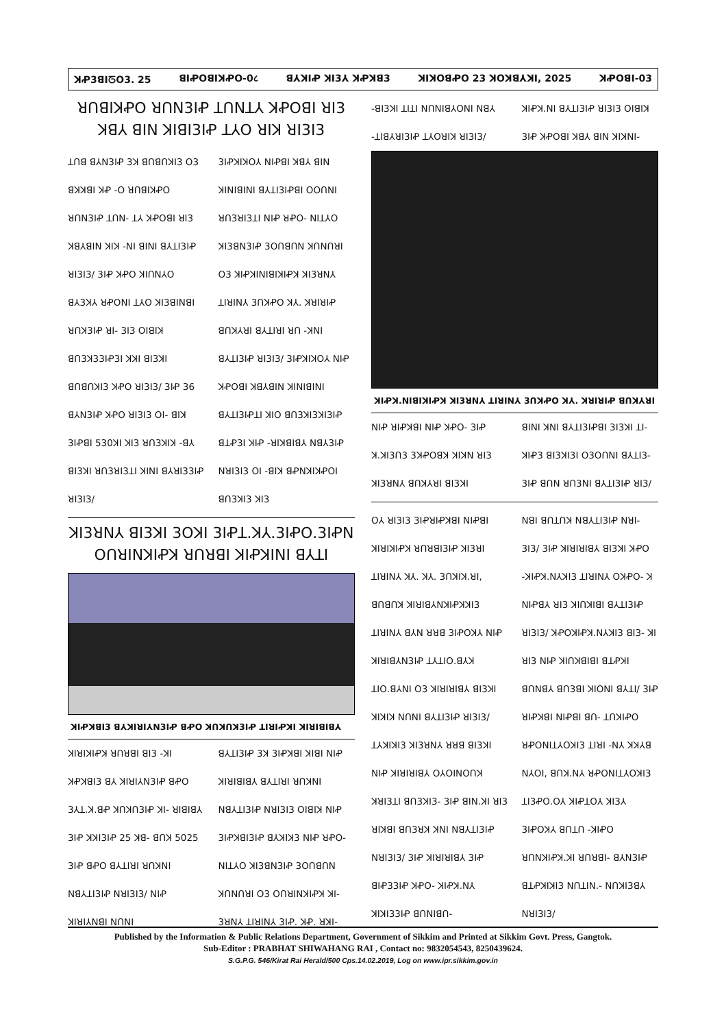ꓘꝒ3ꓭIᘔꓳ3. 25 ꓭIꝒꓳꓭIꓘꝒꓳ-0८ ꓭ⅄ꓘIꝒ ꓘI3⅄ ꓘꝒꓘꓭ3 ꓘIꓘꓳꓭꝒꓳ 23 ꓘꓳꓘꓭ⅄ꓘI, 2025 ꓘꝒꓳꓭI-03
ꓤꓵꓭIꓘꝒꓳ ꓤꓵꓠ3IꝒ ꓕꓵꓠꓕ⅄ ꓘꝒꓳꓭI ꓤI3
ꓘꓭ⅄ ꓭIꓠ ꓘIꓭI3IꝒ ꓕ⅄ꓳ ꓤIꓘ ꓤI3I3
ꓕꓵꓭ ꓭ⅄ꓠ3IꝒ 3ꓘ ꓭꓵꓭꓵꓘI3 ꓳ3 ꓭꓘꓘꓭI ꓘꝒ -ꓳ ꓤꓵꓭIꓘꝒꓳ ꓤꓵꓠ3IꝒ ꓕꓵꓠ- ꓕ⅄ ꓘꝒꓳꓭI ꓤI3 ꓘꓭ⅄ꓭIꓠ ꓘIꓘ -ꓠI ꓭIꓠI ꓭ⅄ꓕI3IꝒ ꓤI3I3/ 3IꝒ ꓘꝒꓳ ꓘIꓵꓠ⅄ꓳ ꓭ⅄3ꓘ⅄ ꓤꝒꓳꓠI ꓕ⅄ꓳ ꓘI3ꓭIꓠꓭI ꓤꓵꓘ3IꝒ ꓤI- 3I3 ꓳIꓭIꓘ ꓭꓵ3ꓘ33IꝒ3I ꓘꓘI ꓭI3ꓘI ꓭꓵꓭꓵꓘI3 ꓘꝒꓳ ꓤI3I3/ 3IꝒ 36 ꓭ⅄ꓠ3IꝒ ꓘꝒꓳ ꓤI3I3 ꓳI- ꓭIꓘ 3IꝒꓭI 530ꓘI ꓘI3 ꓤꓵ3ꓘIꓘ -ꓭ⅄ ꓭI3ꓘI ꓤꓵ3ꓤI3ꓕI ꓘIꓠI ꓭ⅄ꓤI33IꝒ ꓤI3I3/
3IꝒꓘIꓘꓳ⅄ ꓠIꝒꓭI ꓘꓭ⅄ ꓭIꓠ ꓘIꓠIꓭIꓠI ꓭ⅄ꓕI3IꝒꓭI ꓳꓳꓵꓠI ꓤꓵ3ꓤI3ꓕI ꓠIꝒ ꓤꝒꓳ- ꓠIꓕ⅄ꓳ ꓘI3ꓭꓠ3IꝒ 3ꓳꓵꓭꓵꓠ ꓘꓵꓠꓵꓤI ꓳ3 ꓘIꝒꓘIꓠIꓭIꓘIꝒꓘ ꓘI3ꓤꓠ⅄ ꓕIꓤIꓠ⅄ 3ꓵꓘꝒꓳ ꓘ⅄. ꓘꓤIꓤIꝒ ꓭꓵꓘ⅄ꓤI ꓭ⅄ꓕIꓤI ꓤꓵ -ꓘꓠI ꓭ⅄ꓕI3IꝒ ꓤI3I3/ 3IꝒꓘIꓘꓳ⅄ ꓠIꝒ ꓘꝒꓳꓭI ꓘꓭ⅄ꓭIꓠ ꓘIꓠIꓭIꓠI ꓭ⅄ꓕI3IꝒꓕI ꓘIꓳ ꓭꓵ3ꓘI3ꓘI3IꝒ ꓭꓕꝒ3I ꓘIꝒ -ꓤIꓘꓭIꓭ⅄ ꓠꓭ⅄3IꝒ ꓠꓤI3I3 ꓳI -ꓭIꓘ ꓭꝒꓠꓘIꓘꝒꓳI ꓭꓵ3ꓘI3 ꓘI3
ꓘI3ꓤꓠ⅄ ꓭI3ꓘI 3ꓳꓘI 3IꝒꓕ.ꓘ⅄.3IꝒꓳ.3IꝒꓠ
ꓳꓵꓤIꓠꓘIꝒꓘ ꓤꓵꓤꓭI ꓘIꝒꓘIꓠI ꓭ⅄ꓕI
ꓘIꝒꓘꓭI3 ꓭ⅄ꓘIꓤI⅄ꓠ3IꝒ ꓭꝒꓳ ꓘꓵꓘꓵꓘ3IꝒ ꓕIꓤIꝒꓘI ꓘIꓤIꓭIꓭ⅄
ꓘIꓤIꓘIꝒꓘ ꓤꓵꓤꓭI ꓭI3 -ꓘI ꓘꝒꓘꓭI3 ꓭ⅄ ꓘIꓤI⅄ꓠ3IꝒ ꓭꝒꓳ 3⅄ꓕ.ꓘ.ꓭꝒ ꓘꓵꓘꓵ3IꝒ ꓘI- ꓤIꓭIꓭ⅄ 3IꝒ ꓘꓘI3IꝒ 25 ꓘꓭ- ꓭꓵꓘ 5025 3IꝒ ꓭꝒꓳ ꓭ⅄ꓕIꓤI ꓤꓵꓘꓠI ꓠꓭ⅄ꓕI3IꝒ ꓠꓤI3I3/ ꓠIꝒ ꓘIꓤI⅄ꓠꓭI ꓠꓵꓠI
ꓭ⅄ꓕI3IꝒ 3ꓘ 3IꝒꓘꓭI ꓘIꓭI ꓠIꝒ ꓘIꓤIꓭIꓭ⅄ ꓭ⅄ꓕIꓤI ꓤꓵꓘꓠI ꓠꓭ⅄ꓕI3IꝒ ꓠꓤI3I3 ꓳIꓭIꓘ ꓠIꝒ 3IꝒꓘꓭI3IꝒ ꓭ⅄ꓘIꓘ3 ꓠIꝒ ꓤꝒꓳ- ꓠIꓕ⅄ꓳ ꓘI3ꓭꓠ3IꝒ 3ꓳꓵꓭꓵꓠ ꓘꓵꓠꓵꓤI ꓳ3 ꓳꓵꓤIꓠꓘIꝒꓘ ꓘI- 3ꓤꓠ⅄ ꓕIꓤIꓠ⅄ 3IꝒ. ꓘꝒ. ꓤꓘI-
-ꓭI3ꓘI ꓕIꓕI ꓠꓵꓠIꓭ⅄ꓳꓠI ꓠꓭ⅄ -ꓕIꓭ⅄ꓤI3IꝒ ꓕ⅄ꓳꓤIꓘ ꓤI3I3/
ꓘIꝒꓘ.ꓠI ꓭ⅄ꓕI3IꝒ ꓤI3I3 ꓳIꓭIꓘ 3IꝒ ꓘꝒꓳꓭI ꓘꓭ⅄ ꓭIꓠ ꓘIꓘꓠI-
ꓘIꝒꓘ.ꓠIꓭIꓘIꝒꓘ ꓘI3ꓤꓠ⅄ ꓕIꓤIꓠ⅄ 3ꓵꓘꝒꓳ ꓘ⅄. ꓘꓤIꓤIꝒ ꓭꓵꓘ⅄ꓤI
ꓠIꝒ ꓤIꝒꓘꓭI ꓠIꝒ ꓘꝒꓳ- 3IꝒ ꓘ.ꓘI3ꓵ3 3ꓘꝒꓳꓭꓘ ꓘIꓘꓠ ꓤI3 ꓘI3ꓤꓠ⅄ ꓭꓵꓘ⅄ꓤI ꓭI3ꓘI
ꓭIꓠI ꓘꓠI ꓭ⅄ꓕI3IꝒꓭI 3I3ꓘI ꓕI- ꓘIꝒ3 ꓭI3ꓘI3I ꓳ3ꓳꓵꓠI ꓭ⅄ꓕI3- 3IꝒ ꓭꓵꓠ ꓤꓵ3ꓠI ꓭ⅄ꓕI3IꝒ ꓤI3/
ꓳ⅄ ꓤI3I3 3IꝒꓤIꝒꓘꓭI ꓠIꝒꓭI ꓘIꓤIꓘIꝒꓘ ꓤꓵꓤꓭI3IꝒ ꓘI3ꓤI ꓕIꓤIꓠ⅄ ꓘ⅄. ꓘ⅄. 3ꓵꓘIꓘ.ꓤI, ꓭꓵꓭꓵꓘ ꓘIꓤIꓭ⅄ꓠꓘIꝒꓘꓘI3 ꓕIꓤIꓠ⅄ ꓭ⅄ꓠ ꓤꓤꓭ 3IꝒꓳꓘ⅄ ꓠIꝒ ꓘIꓤIꓭ⅄ꓠ3IꝒ ꓕ⅄ꓕIꓳ.ꓭ⅄ꓘ ꓕIꓳ.ꓭ⅄ꓠI ꓳ3 ꓘIꓤIꓤIꓭ⅄ ꓭI3ꓘI ꓘIꓘIꓘ ꓠꓵꓠI ꓭ⅄ꓕI3IꝒ ꓤI3I3/ ꓕ⅄ꓘIꓘI3 ꓘI3ꓤꓠ⅄ ꓤꓤꓭ ꓭI3ꓘI ꓠIꝒ ꓘIꓤIꓤIꓭ⅄ ꓳ⅄ꓳIꓠꓳꓵꓘ ꓘꓤI3ꓕI ꓭꓵ3ꓘI3- 3IꝒ ꓭIꓠ.ꓘI ꓤI3 ꓤIꓘꓭI ꓭꓵ3ꓤꓘ ꓘꓠI ꓠꓭ⅄ꓕI3IꝒ ꓠꓤI3I3/ 3IꝒ ꓘIꓤIꓤIꓭ⅄ 3IꝒ ꓭIꝒ33IꝒ ꓘꝒꓳ- ꓘIꝒꓘ.ꓠ⅄ ꓘIꓘI33IꝒ ꓭꓵꓠIꓭꓵ-
ꓠꓭI ꓭꓵꓕꓵꓘ ꓠꓭ⅄ꓕI3IꝒ ꓠꓤI- 3I3/ 3IꝒ ꓘIꓤIꓤIꓭ⅄ ꓭI3ꓘI ꓘꝒꓳ -ꓘIꝒꓘ.ꓠ⅄ꓘI3 ꓕIꓤIꓠ⅄ ꓳꓘꝒꓳ- ꓘ ꓠIꝒꓭ⅄ ꓤI3 ꓘIꓵꓘIꓭI ꓭ⅄ꓕI3IꝒ ꓤI3I3/ ꓘꝒꓳꓘIꝒꓘ.ꓠ⅄ꓘI3 ꓭI3- ꓘI ꓤI3 ꓠIꝒ ꓘIꓵꓘꓭIꓭI ꓭꓕꝒꓘI ꓭꓵꓠꓭ⅄ ꓭꓵ3ꓭI ꓘIꓳꓠI ꓭ⅄ꓕI/ 3IꝒ ꓤIꝒꓘꓭI ꓠIꝒꓭI ꓭꓵ- ꓕꓵꓘIꝒꓳ ꓤꝒꓳꓠIꓕ⅄ꓳꓘI3 ꓕIꓤI -ꓠ⅄ ꓘꓘ⅄ꓭ ꓠ⅄ꓳI, ꓭꓵꓘ.ꓠ⅄ ꓤꝒꓳꓠIꓕ⅄ꓳꓘI3 ꓕI3Ꝓꓳ.ꓳ⅄ ꓘIꝒꓕꓳ⅄ ꓘI3⅄ 3IꝒꓳꓘ⅄ ꓭꓵꓕꓵ -ꓘIꝒꓳ ꓤꓵꓠꓘIꝒꓘ.ꓘI ꓤꓵꓤꓭI- ꓭ⅄ꓠ3IꝒ ꓭꓕꝒꓘIꓘI3 ꓠꓵꓕIꓠ.- ꓠꓵꓘI3ꓭ⅄ ꓠꓤI3I3/
Published by the Information & Public Relations Department, Government of Sikkim and Printed at Sikkim Govt. Press, Gangtok.
Sub-Editor : PRABHAT SHIWAHANG RAI , Contact no: 9832054543, 8250439624.
S.G.P.G. 546/Kirat Rai Herald/500 Cps.14.02.2019, Log on www.ipr.sikkim.gov.in